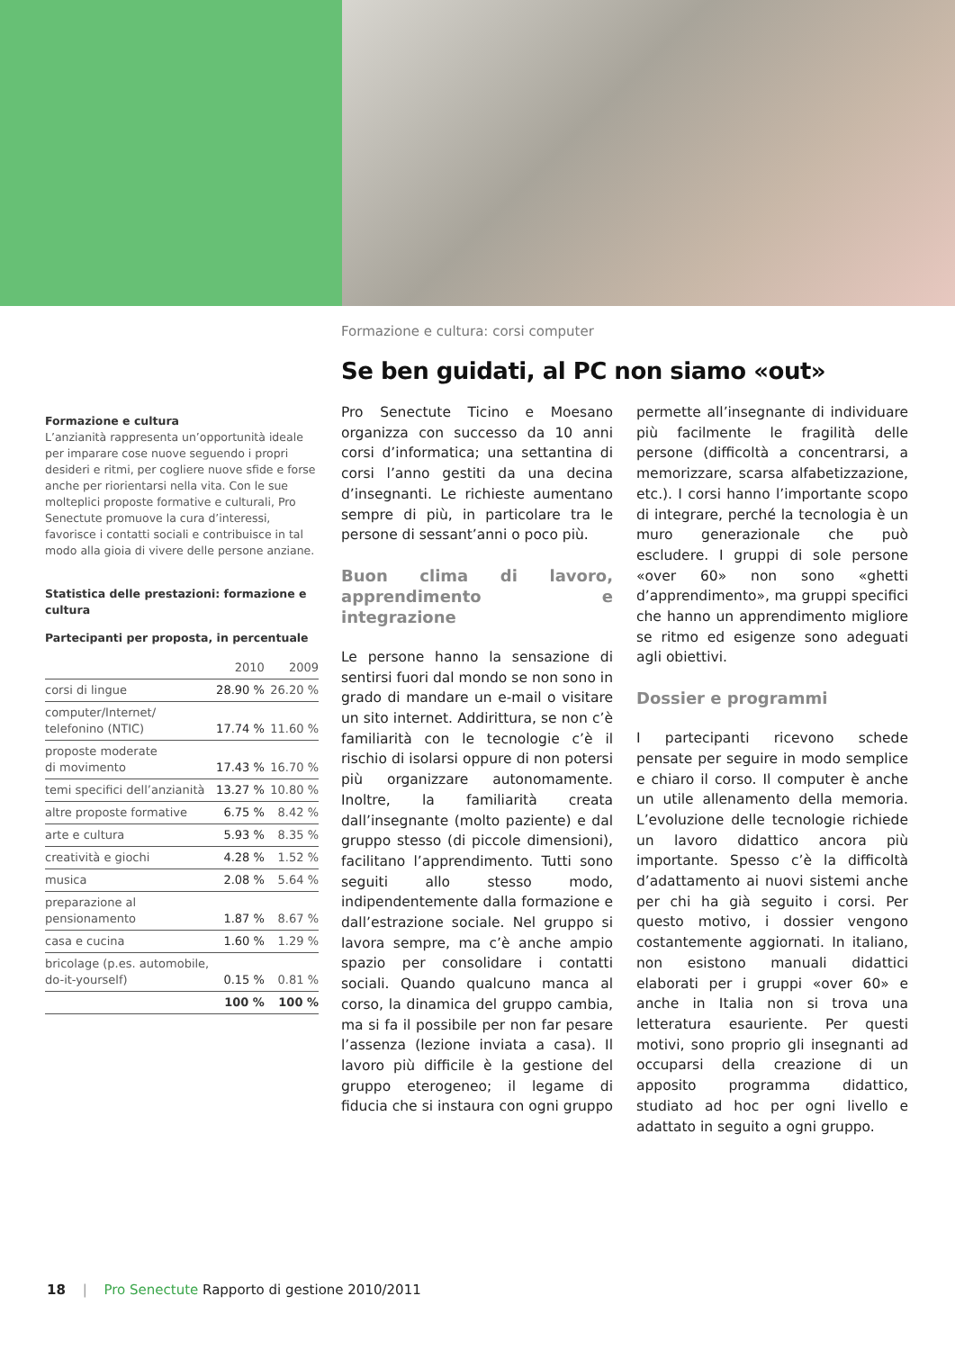Formazione e cultura: corsi computer
Formazione e cultura
L’anzianità rappresenta un’opportunità ideale per imparare cose nuove seguendo i propri desideri e ritmi, per cogliere nuove sfide e forse anche per riorientarsi nella vita. Con le sue molteplici proposte formative e culturali, Pro Senectute promuove la cura d’interessi, favorisce i contatti sociali e contribuisce in tal modo alla gioia di vivere delle persone anziane.
Statistica delle prestazioni: formazione e cultura
Partecipanti per proposta, in percentuale
| | 2010 | 2009 |
| --- | --- | --- |
| corsi di lingue | 28.90 % | 26.20 % |
| computer/Internet/ telefonino (NTIC) | 17.74 % | 11.60 % |
| proposte moderate di movimento | 17.43 % | 16.70 % |
| temi specifici dell’anzianità | 13.27 % | 10.80 % |
| altre proposte formative | 6.75 % | 8.42 % |
| arte e cultura | 5.93 % | 8.35 % |
| creatività e giochi | 4.28 % | 1.52 % |
| musica | 2.08 % | 5.64 % |
| preparazione al pensionamento | 1.87 % | 8.67 % |
| casa e cucina | 1.60 % | 1.29 % |
| bricolage (p.es. automobile, do-it-yourself) | 0.15 % | 0.81 % |
| | 100 % | 100 % |
Se ben guidati, al PC non siamo «out»
Pro Senectute Ticino e Moesano organizza con successo da 10 anni corsi d’informatica; una settantina di corsi l’anno gestiti da una decina d’insegnanti. Le richieste aumentano sempre di più, in particolare tra le persone di sessant’anni o poco più.
Buon clima di lavoro, apprendimento e integrazione
Le persone hanno la sensazione di sentirsi fuori dal mondo se non sono in grado di mandare un e-mail o visitare un sito internet. Addirittura, se non c’è familiarità con le tecnologie c’è il rischio di isolarsi oppure di non potersi più organizzare autonomamente. Inoltre, la familiarità creata dall’insegnante (molto paziente) e dal gruppo stesso (di piccole dimensioni), facilitano l’apprendimento. Tutti sono seguiti allo stesso modo, indipendentemente dalla formazione e dall’estrazione sociale. Nel gruppo si lavora sempre, ma c’è anche ampio spazio per consolidare i contatti sociali. Quando qualcuno manca al corso, la dinamica del gruppo cambia, ma si fa il possibile per non far pesare l’assenza (lezione inviata a casa). Il lavoro più difficile è la gestione del gruppo eterogeneo; il legame di fiducia che si instaura con ogni gruppo permette all’insegnante di individuare più facilmente le fragilità delle persone (difficoltà a concentrarsi, a memorizzare, scarsa alfabetizzazione, etc.). I corsi hanno l’importante scopo di integrare, perché la tecnologia è un muro generazionale che può escludere. I gruppi di sole persone «over 60» non sono «ghetti d’apprendimento», ma gruppi specifici che hanno un apprendimento migliore se ritmo ed esigenze sono adeguati agli obiettivi.
Dossier e programmi
I partecipanti ricevono schede pensate per seguire in modo semplice e chiaro il corso. Il computer è anche un utile allenamento della memoria. L’evoluzione delle tecnologie richiede un lavoro didattico ancora più importante. Spesso c’è la difficoltà d’adattamento ai nuovi sistemi anche per chi ha già seguito i corsi. Per questo motivo, i dossier vengono costantemente aggiornati. In italiano, non esistono manuali didattici elaborati per i gruppi «over 60» e anche in Italia non si trova una letteratura esauriente. Per questi motivi, sono proprio gli insegnanti ad occuparsi della creazione di un apposito programma didattico, studiato ad hoc per ogni livello e adattato in seguito a ogni gruppo.
18 | Pro Senectute Rapporto di gestione 2010/2011